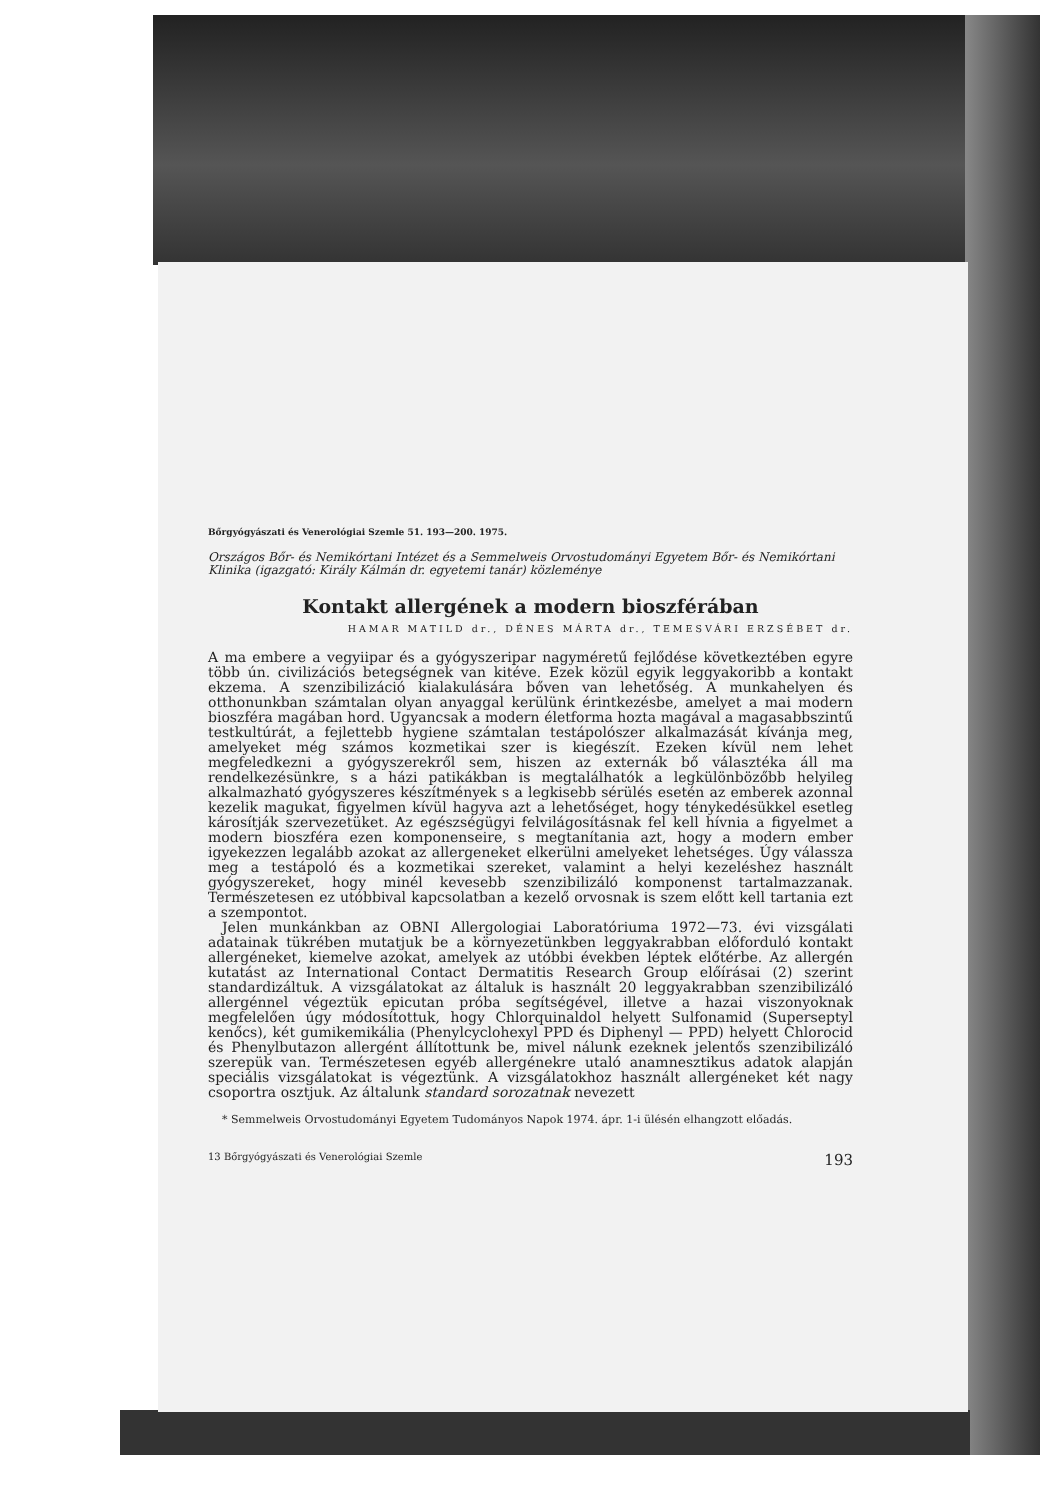Bőrgyógyászati és Venerológiai Szemle 51. 193—200. 1975.
Országos Bőr- és Nemikórtani Intézet és a Semmelweis Orvostudományi Egyetem Bőr- és Nemikórtani Klinika (igazgató: Király Kálmán dr. egyetemi tanár) közleménye
Kontakt allergének a modern bioszférában
HAMAR MATILD dr., DÉNES MÁRTA dr., TEMESVÁRI ERZSÉBET dr.
A ma embere a vegyiipar és a gyógyszeripar nagyméretű fejlődése következtében egyre több ún. civilizációs betegségnek van kitéve. Ezek közül egyik leggyakoribb a kontakt ekzema. A szenzibilizáció kialakulására bőven van lehetőség. A munkahelyen és otthonunkban számtalan olyan anyaggal kerülünk érintkezésbe, amelyet a mai modern bioszféra magában hord. Ugyancsak a modern életforma hozta magával a magasabbszintű testkultúrát, a fejlettebb hygiene számtalan testápolószer alkalmazását kívánja meg, amelyeket még számos kozmetikai szer is kiegészít. Ezeken kívül nem lehet megfeledkezni a gyógyszerekről sem, hiszen az externák bő választéka áll ma rendelkezésünkre, s a házi patikákban is megtalálhatók a legkülönbözőbb helyileg alkalmazható gyógyszeres készítmények s a legkisebb sérülés esetén az emberek azonnal kezelik magukat, figyelmen kívül hagyva azt a lehetőséget, hogy ténykedésükkel esetleg károsítják szervezetüket. Az egészségügyi felvilágosításnak fel kell hívnia a figyelmet a modern bioszféra ezen komponenseire, s megtanítania azt, hogy a modern ember igyekezzen legalább azokat az allergeneket elkerülni amelyeket lehetséges. Úgy válassza meg a testápoló és a kozmetikai szereket, valamint a helyi kezeléshez használt gyógyszereket, hogy minél kevesebb szenzibilizáló komponenst tartalmazzanak. Természetesen ez utóbbival kapcsolatban a kezelő orvosnak is szem előtt kell tartania ezt a szempontot.
Jelen munkánkban az OBNI Allergologiai Laboratóriuma 1972—73. évi vizsgálati adatainak tükrében mutatjuk be a környezetünkben leggyakrabban előforduló kontakt allergéneket, kiemelve azokat, amelyek az utóbbi években léptek előtérbe. Az allergén kutatást az International Contact Dermatitis Research Group előírásai (2) szerint standardizáltuk. A vizsgálatokat az általuk is használt 20 leggyakrabban szenzibilizáló allergénnel végeztük epicutan próba segítségével, illetve a hazai viszonyoknak megfelelően úgy módosítottuk, hogy Chlorquinaldol helyett Sulfonamid (Superseptyl kenőcs), két gumikemikália (Phenylcyclohexyl PPD és Diphenyl — PPD) helyett Chlorocid és Phenylbutazon allergént állítottunk be, mivel nálunk ezeknek jelentős szenzibilizáló szerepük van. Természetesen egyéb allergénekre utaló anamnesztikus adatok alapján speciális vizsgálatokat is végeztünk. A vizsgálatokhoz használt allergéneket két nagy csoportra osztjuk. Az általunk standard sorozatnak nevezett
* Semmelweis Orvostudományi Egyetem Tudományos Napok 1974. ápr. 1-i ülésén elhangzott előadás.
13 Bőrgyógyászati és Venerológiai Szemle 193